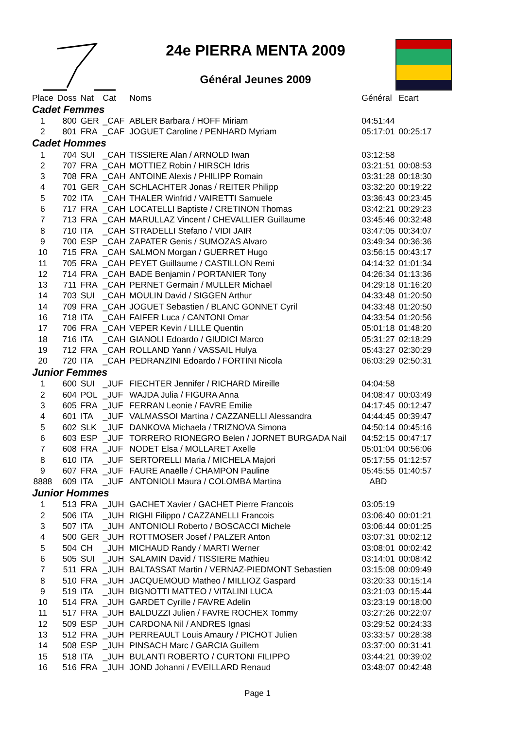24e PIERRA MENTA 2009
Général Jeunes 2009
| Place | Doss | Nat | Cat | Noms | Général | Ecart |
| --- | --- | --- | --- | --- | --- | --- |
| Cadet Femmes | | | | | | |
| 1 | 800 | GER | _CAF | ABLER Barbara / HOFF Miriam | 04:51:44 | |
| 2 | 801 | FRA | _CAF | JOGUET Caroline / PENHARD Myriam | 05:17:01 | 00:25:17 |
| Cadet Hommes | | | | | | |
| 1 | 704 | SUI | _CAH | TISSIERE Alan / ARNOLD Iwan | 03:12:58 | |
| 2 | 707 | FRA | _CAH | MOTTIEZ Robin / HIRSCH Idris | 03:21:51 | 00:08:53 |
| 3 | 708 | FRA | _CAH | ANTOINE Alexis / PHILIPP Romain | 03:31:28 | 00:18:30 |
| 4 | 701 | GER | _CAH | SCHLACHTER Jonas / REITER Philipp | 03:32:20 | 00:19:22 |
| 5 | 702 | ITA | _CAH | THALER Winfrid / VAIRETTI Samuele | 03:36:43 | 00:23:45 |
| 6 | 717 | FRA | _CAH | LOCATELLI Baptiste / CRETINON Thomas | 03:42:21 | 00:29:23 |
| 7 | 713 | FRA | _CAH | MARULLAZ Vincent / CHEVALLIER Guillaume | 03:45:46 | 00:32:48 |
| 8 | 710 | ITA | _CAH | STRADELLI Stefano / VIDI JAIR | 03:47:05 | 00:34:07 |
| 9 | 700 | ESP | _CAH | ZAPATER Genis / SUMOZAS Alvaro | 03:49:34 | 00:36:36 |
| 10 | 715 | FRA | _CAH | SALMON Morgan / GUERRET Hugo | 03:56:15 | 00:43:17 |
| 11 | 705 | FRA | _CAH | PEYET Guillaume / CASTILLON Remi | 04:14:32 | 01:01:34 |
| 12 | 714 | FRA | _CAH | BADE Benjamin / PORTANIER Tony | 04:26:34 | 01:13:36 |
| 13 | 711 | FRA | _CAH | PERNET Germain / MULLER Michael | 04:29:18 | 01:16:20 |
| 14 | 703 | SUI | _CAH | MOULIN David / SIGGEN Arthur | 04:33:48 | 01:20:50 |
| 14 | 709 | FRA | _CAH | JOGUET Sebastien / BLANC GONNET Cyril | 04:33:48 | 01:20:50 |
| 16 | 718 | ITA | _CAH | FAIFER Luca / CANTONI Omar | 04:33:54 | 01:20:56 |
| 17 | 706 | FRA | _CAH | VEPER Kevin / LILLE Quentin | 05:01:18 | 01:48:20 |
| 18 | 716 | ITA | _CAH | GIANOLI Edoardo / GIUDICI Marco | 05:31:27 | 02:18:29 |
| 19 | 712 | FRA | _CAH | ROLLAND Yann / VASSAIL Hulya | 05:43:27 | 02:30:29 |
| 20 | 720 | ITA | _CAH | PEDRANZINI Edoardo / FORTINI Nicola | 06:03:29 | 02:50:31 |
| Junior Femmes | | | | | | |
| 1 | 600 | SUI | _JUF | FIECHTER Jennifer / RICHARD Mireille | 04:04:58 | |
| 2 | 604 | POL | _JUF | WAJDA Julia / FIGURA Anna | 04:08:47 | 00:03:49 |
| 3 | 605 | FRA | _JUF | FERRAN Leonie / FAVRE Emilie | 04:17:45 | 00:12:47 |
| 4 | 601 | ITA | _JUF | VALMASSOI Martina / CAZZANELLI Alessandra | 04:44:45 | 00:39:47 |
| 5 | 602 | SLK | _JUF | DANKOVA Michaela / TRIZNOVA Simona | 04:50:14 | 00:45:16 |
| 6 | 603 | ESP | _JUF | TORRERO RIONEGRO Belen / JORNET BURGADA Nail | 04:52:15 | 00:47:17 |
| 7 | 608 | FRA | _JUF | NODET Elsa / MOLLARET Axelle | 05:01:04 | 00:56:06 |
| 8 | 610 | ITA | _JUF | SERTORELLI Maria / MICHELA Majori | 05:17:55 | 01:12:57 |
| 9 | 607 | FRA | _JUF | FAURE Anaëlle / CHAMPON Pauline | 05:45:55 | 01:40:57 |
| 8888 | 609 | ITA | _JUF | ANTONIOLI Maura / COLOMBA Martina | ABD | |
| Junior Hommes | | | | | | |
| 1 | 513 | FRA | _JUH | GACHET Xavier / GACHET Pierre Francois | 03:05:19 | |
| 2 | 506 | ITA | _JUH | RIGHI Filippo / CAZZANELLI Francois | 03:06:40 | 00:01:21 |
| 3 | 507 | ITA | _JUH | ANTONIOLI Roberto / BOSCACCI Michele | 03:06:44 | 00:01:25 |
| 4 | 500 | GER | _JUH | ROTTMOSER Josef / PALZER Anton | 03:07:31 | 00:02:12 |
| 5 | 504 | CH | _JUH | MICHAUD Randy / MARTI Werner | 03:08:01 | 00:02:42 |
| 6 | 505 | SUI | _JUH | SALAMIN David / TISSIERE Mathieu | 03:14:01 | 00:08:42 |
| 7 | 511 | FRA | _JUH | BALTASSAT Martin / VERNAZ-PIEDMONT Sebastien | 03:15:08 | 00:09:49 |
| 8 | 510 | FRA | _JUH | JACQUEMOUD Matheo / MILLIOZ Gaspard | 03:20:33 | 00:15:14 |
| 9 | 519 | ITA | _JUH | BIGNOTTI MATTEO / VITALINI LUCA | 03:21:03 | 00:15:44 |
| 10 | 514 | FRA | _JUH | GARDET Cyrille / FAVRE Adelin | 03:23:19 | 00:18:00 |
| 11 | 517 | FRA | _JUH | BALDUZZI Julien / FAVRE ROCHEX Tommy | 03:27:26 | 00:22:07 |
| 12 | 509 | ESP | _JUH | CARDONA Nil / ANDRES Ignasi | 03:29:52 | 00:24:33 |
| 13 | 512 | FRA | _JUH | PERREAULT Louis Amaury / PICHOT Julien | 03:33:57 | 00:28:38 |
| 14 | 508 | ESP | _JUH | PINSACH Marc / GARCIA Guillem | 03:37:00 | 00:31:41 |
| 15 | 518 | ITA | _JUH | BULANTI ROBERTO / CURTONI FILIPPO | 03:44:21 | 00:39:02 |
| 16 | 516 | FRA | _JUH | JOND Johanni / EVEILLARD Renaud | 03:48:07 | 00:42:48 |
Page 1